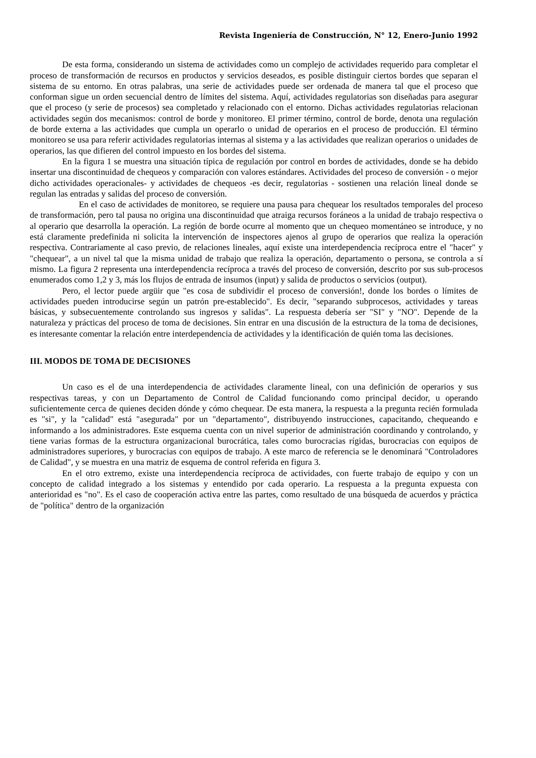Revista Ingeniería de Construcción, N° 12, Enero-Junio 1992
De esta forma, considerando un sistema de actividades como un complejo de actividades requerido para completar el proceso de transformación de recursos en productos y servicios deseados, es posible distinguir ciertos bordes que separan el sistema de su entorno. En otras palabras, una serie de actividades puede ser ordenada de manera tal que el proceso que conforman sigue un orden secuencial dentro de límites del sistema. Aquí, actividades regulatorias son diseñadas para asegurar que el proceso (y serie de procesos) sea completado y relacionado con el entorno. Dichas actividades regulatorias relacionan actividades según dos mecanismos: control de borde y monitoreo. El primer término, control de borde, denota una regulación de borde externa a las actividades que cumpla un operarlo o unidad de operarios en el proceso de producción. El término monitoreo se usa para referir actividades regulatorias internas al sistema y a las actividades que realizan operarios o unidades de operarios, las que difieren del control impuesto en los bordes del sistema.
En la figura 1 se muestra una situación típica de regulación por control en bordes de actividades, donde se ha debido insertar una discontinuidad de chequeos y comparación con valores estándares. Actividades del proceso de conversión - o mejor dicho actividades operacionales- y actividades de chequeos -es decir, regulatorias - sostienen una relación lineal donde se regulan las entradas y salidas del proceso de conversión.
En el caso de actividades de monitoreo, se requiere una pausa para chequear los resultados temporales del proceso de transformación, pero tal pausa no origina una discontinuidad que atraiga recursos foráneos a la unidad de trabajo respectiva o al operario que desarrolla la operación. La región de borde ocurre al momento que un chequeo momentáneo se introduce, y no está claramente predefinida ni solicita la intervención de inspectores ajenos al grupo de operarios que realiza la operación respectiva. Contrariamente al caso previo, de relaciones lineales, aquí existe una interdependencia recíproca entre el "hacer" y "chequear", a un nivel tal que la misma unidad de trabajo que realiza la operación, departamento o persona, se controla a sí mismo. La figura 2 representa una interdependencia recíproca a través del proceso de conversión, descrito por sus sub-procesos enumerados como 1,2 y 3, más los flujos de entrada de insumos (input) y salida de productos o servicios (output).
Pero, el lector puede argüir que "es cosa de subdividir el proceso de conversión!, donde los bordes o límites de actividades pueden introducirse según un patrón pre-establecido". Es decir, "separando subprocesos, actividades y tareas básicas, y subsecuentemente controlando sus ingresos y salidas". La respuesta debería ser "SI" y "NO". Depende de la naturaleza y prácticas del proceso de toma de decisiones. Sin entrar en una discusión de la estructura de la toma de decisiones, es interesante comentar la relación entre interdependencia de actividades y la identificación de quién toma las decisiones.
III. MODOS DE TOMA DE DECISIONES
Un caso es el de una interdependencia de actividades claramente lineal, con una definición de operarios y sus respectivas tareas, y con un Departamento de Control de Calidad funcionando como principal decidor, u operando suficientemente cerca de quienes deciden dónde y cómo chequear. De esta manera, la respuesta a la pregunta recién formulada es "si", y la "calidad" está "asegurada" por un "departamento", distribuyendo instrucciones, capacitando, chequeando e informando a los administradores. Este esquema cuenta con un nivel superior de administración coordinando y controlando, y tiene varias formas de la estructura organizacional burocrática, tales como burocracias rígidas, burocracias con equipos de administradores superiores, y burocracias con equipos de trabajo. A este marco de referencia se le denominará "Controladores de Calidad", y se muestra en una matriz de esquema de control referida en figura 3.
En el otro extremo, existe una interdependencia recíproca de actividades, con fuerte trabajo de equipo y con un concepto de calidad integrado a los sistemas y entendido por cada operario. La respuesta a la pregunta expuesta con anterioridad es "no". Es el caso de cooperación activa entre las partes, como resultado de una búsqueda de acuerdos y práctica de "política" dentro de la organización